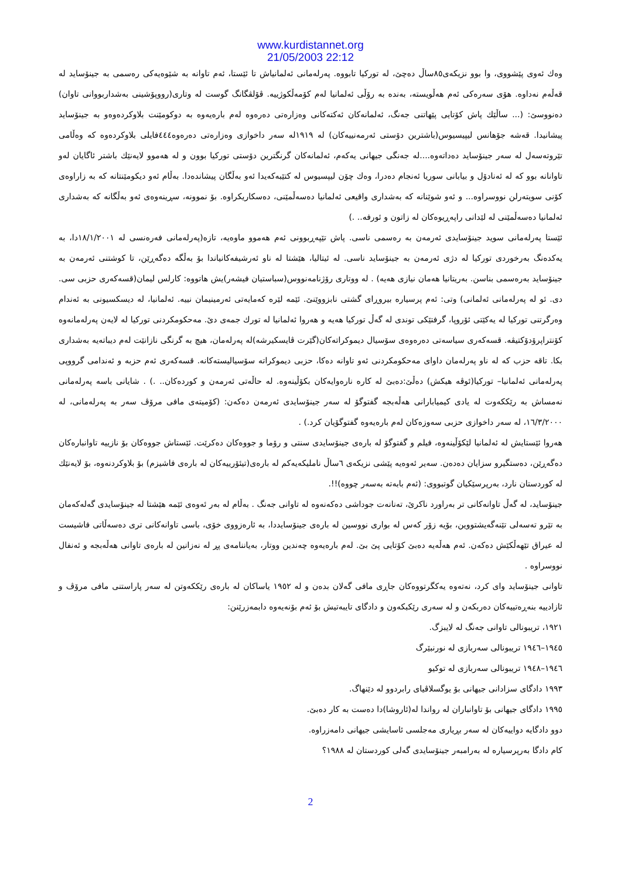www.kurdistannet.org
21/05/2003 22:12
وەك ئەوی پێشووی، وا بوو نزیکەی٨٥ساڵ دەچێ، لە تورکیا تابووە. پەرلەمانی ئەلمانیاش تا ئێستا، ئەم تاوانە بە شێوەیەکی رەسمی بە جینۆساید لە قەڵەم نەداوە. هۆی سەرەکی ئەم هەڵویستە، بەندە بە رۆڵی ئەلمانیا لەم کۆمەڵکوژییە. ڤۆلڤگانگ گوست لە وتاری(رووپۆشینی بەشداربووانی تاوان) دەنووسێ: (... ساڵێك پاش کۆتایی پێهاتنی جەنگ، ئەلمانەکان ئەکتەکانی وەزارەتی دەرەوە لەم بارەیەوە بە دوکومێنت بلاوکردەوەو بە جینۆساید پیشانیدا. قەشە جۆهانس لیپیسیوس(باشترین دۆستی ئەرمەنییەکان) لە ١٩١٩لە سەر داخوازی وەزارەتی دەرەوە٤٤٤فایلی بلاوکردەوە کە وەڵامی تێروتەسەل لە سەر جینۆساید دەداتەوە....لە جەنگی جیهانی یەکەم، ئەلمانەکان گرنگترین دۆستی تورکیا بوون و لە هەموو لایەنێك باشتر ئاگایان لەو تاوانانە بوو کە لە ئەنادۆل و بیابانی سوریا ئەنجام دەدرا، وەك چۆن لیپسیوس لە کتێبەکەیدا ئەو بەڵگان پیشاندەدا. بەڵام ئەو دیکومێنتانە کە بە زاراوەی کۆنی سویتەرلن نووسراوە... و ئەو شوێنانە کە بەشداری واقیعی ئەلمانیا دەسەڵمێنی، دەسکاریکراوە. بۆ نموونە، سڕینەوەی ئەو بەڵگانە کە بەشداری ئەلمانیا دەسەڵمێنی لە لێدانی راپەڕیوەکان لە زاتون و ئورفە.. .)
ئێستا پەرلەمانی سوید جینۆسایدی ئەرمەن بە رەسمی ناسی. پاش تێپەڕبوونی ئەم هەموو ماوەیە، تازە(پەرلەمانی فەرەنسی لە ١٨/١/٢٠٠١دا، بە یەکدەنگ بەرخوردی تورکیا لە دژی ئەرمەن بە جینۆساید ناسی. لە ئیتالیا، هێشتا لە ناو ئەرشیفەکانیاندا بۆ بەڵگە دەگەڕێن، تا کوشتنی ئەرمەن بە جینۆساید بەرەسمی بناسن. بەریتانیا هەمان نیازی هەیە) . لە ووتاری رۆژنامەنووس(سباستیان فیشەر)یش هاتووە: کارلس لیمان(قسەکەری حزبی سی. دی. ئو لە پەرلەمانی ئەلمانی) وتی: ئەم پرسیارە بیروڕای گشتی نابزووێنێ. ئێمە لێرە کەمایەتی ئەرمینیمان نییە. ئەلمانیا، لە دیسکسیونی بە ئەندام وەرگرتنی تورکیا لە یەکێتی ئۆروپا، گرفتێکی توندی لە گەڵ تورکیا هەیە و هەروا ئەلمانیا لە تورك جمەی دێ. مەحکومکردنی تورکیا لە لایەن پەرلەمانەوە کۆنتراپرۆدۆکتیڤە. قسەکەری سیاسەتی دەرەوەی سۆسیال دیموکراتەکان(گێرت ڤایسکیرشە)لە پەرلەمان، هیچ بە گرنگی نازانێت لەم دیباتەیە بەشداری بکا. تاقە حزب کە لە ناو پەرلەمان داوای مەحکومکردنی ئەو تاوانە دەکا، حزبی دیموکراتە سۆسیالیستەکانە. قسەکەری ئەم حزبە و ئەندامی گرووپی پەرلەمانی ئەلمانیا– تورکیا(ئوڤە هیکش) دەڵێ:دەبێ لە کارە نارەوایەکان بکۆڵینەوە. لە حاڵەتی ئەرمەن و کوردەکان.. .) . شایانی باسە پەرلەمانی نەمساش بە رێککەوت لە یادی کیمیابارانی هەڵەبجە گفتوگۆ لە سەر جینۆسایدی ئەرمەن دەکەن: (کۆمیتەی مافی مرۆڤ سەر بە پەرلەمانی، لە ١٦/٣/٢٠٠٠، لە سەر داخوازی حزبی سەوزەکان لەم بارەیەوە گفتوگۆیان کرد.) .
هەروا ئێستایش لە ئەلمانیا لێکۆڵینەوە، فیلم و گفتوگۆ لە بارەی جینۆسایدی سنتی و رۆما و جووەکان دەکرێت. ئێستاش جووەکان بۆ نازییە تاوانبارەکان دەگەڕێن، دەستگیرو سزایان دەدەن. سەیر ئەوەیە پێشی نزیکەی ٦ساڵ ناملیکەیەکم لە بارەی(تیئۆرییەکان لە بارەی فاشیزم) بۆ بلاوکردنەوە، بۆ لایەنێك لە کوردستان نارد، بەرپرسێکیان گوتبووی: (ئەم بابەتە بەسەر چووە)!!.
جینۆساید، لە گەڵ تاوانەکانی تر بەراورد ناکرێ، تەنانەت جوداشی دەکەنەوە لە تاوانی جەنگ . بەڵام لە بەر ئەوەی ئێمە هێشتا لە جینۆسایدی گەلەکەمان بە تێرو تەسەلی تێنەگەیشتووین، بۆیە زۆر کەس لە بواری نووسین لە بارەی جینۆسایددا، بە ئارەزووی خۆی، باسی تاوانەکانی تری دەسەڵاتی فاشیست لە عیراق تێهەڵکێش دەکەن. ئەم هەڵەیە دەبێ کۆتایی پێ بێ. لەم بارەیەوە چەندین ووتار، بەیاننامەی پڕ لە نەزانین لە بارەی تاوانی هەڵەبجە و ئەنفال نووسراوە .
تاوانی جینۆساید وای کرد، نەتەوە یەکگرتووەکان جاڕی مافی گەلان بدەن و لە ١٩٥٢ یاساکان لە بارەی رێککەوتن لە سەر پاراستنی مافی مرۆڤ و ئازادییە بنەڕەتییەکان دەربکەن و لە سەری رێکبکەون و دادگای تایبەتیش بۆ ئەم بۆنەیەوە دابمەزرێنن:
١٩٢١، تریبونالی تاوانی جەنگ لە لایبزگ.
١٩٤٥–١٩٤٦ تریبونالی سەربازی لە نورنبێرگ
١٩٤٦–١٩٤٨ تریبونالی سەربازی لە توکیو
١٩٩٣ دادگای سزادانی جیهانی بۆ یوگسلاڤیای رابردوو لە دێنهاگ.
١٩٩٥ دادگای جیهانی بۆ تاوانباران لە رواندا لە(ئاروشا)دا دەست بە کار دەبێ.
دوو دادگایە دواییەکان لە سەر بڕیاری مەجلسی ئاسایشی جیهانی دامەزراوە.
کام دادگا بەرپرسیارە لە بەرامبەر جینۆسایدی گەلی کوردستان لە ١٩٨٨؟
2